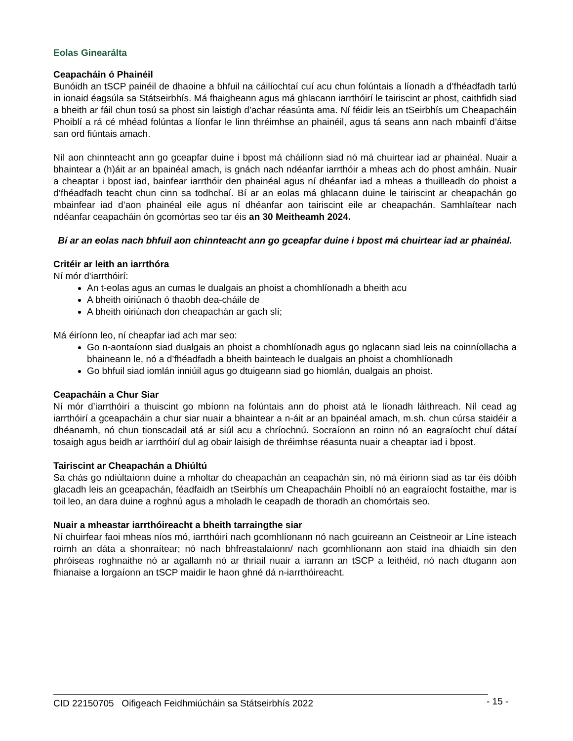Eolas Ginearálta
Ceapacháin ó Phainéil
Bunóidh an tSCP painéil de dhaoine a bhfuil na cáilíochtaí cuí acu chun folúntais a líonadh a d’fhéadfadh tarlú in ionaid éagsúla sa Státseirbhís. Má fhaigheann agus má ghlacann iarrthóirí le tairiscint ar phost, caithfidh siad a bheith ar fáil chun tosú sa phost sin laistigh d’achar réasúnta ama. Ní féidir leis an tSeirbhís um Cheapacháin Phoiblí a rá cé mhéad folúntas a líonfar le linn thréimhse an phainéil, agus tá seans ann nach mbainfí d’áitse san ord fiúntais amach.
Níl aon chinnteacht ann go gceapfar duine i bpost má cháilíonn siad nó má chuirtear iad ar phainéal. Nuair a bhaintear a (h)áit ar an bpainéal amach, is gnách nach ndéanfar iarrthóir a mheas ach do phost amháin. Nuair a cheaptar i bpost iad, bainfear iarrthóir den phainéal agus ní dhéanfar iad a mheas a thuilleadh do phoist a d’fhéadfadh teacht chun cinn sa todhchaí. Bí ar an eolas má ghlacann duine le tairiscint ar cheapachán go mbainfear iad d’aon phainéal eile agus ní dhéanfar aon tairiscint eile ar cheapachán. Samhlaítear nach ndéanfar ceapacháin ón gcomórtas seo tar éis an 30 Meitheamh 2024.
Bí ar an eolas nach bhfuil aon chinnteacht ann go gceapfar duine i bpost má chuirtear iad ar phainéal.
Critéir ar leith an iarrthóra
Ní mór d'iarrthóirí:
An t-eolas agus an cumas le dualgais an phoist a chomhlíonadh a bheith acu
A bheith oiriúnach ó thaobh dea-cháile de
A bheith oiriúnach don cheapachán ar gach slí;
Má éiríonn leo, ní cheapfar iad ach mar seo:
Go n-aontaíonn siad dualgais an phoist a chomhlíonadh agus go nglacann siad leis na coinníollacha a bhaineann le, nó a d’fhéadfadh a bheith bainteach le dualgais an phoist a chomhlíonadh
Go bhfuil siad iomlán inniúil agus go dtuigeann siad go hiomlán, dualgais an phoist.
Ceapacháin a Chur Siar
Ní mór d’iarrthóirí a thuiscint go mbíonn na folúntais ann do phoist atá le líonadh láithreach. Níl cead ag iarrthóirí a gceapacháin a chur siar nuair a bhaintear a n-áit ar an bpainéal amach, m.sh. chun cúrsa staidéir a dhéanamh, nó chun tionscadail atá ar siúl acu a chríochnú. Socraíonn an roinn nó an eagraíocht chuí dátaí tosaigh agus beidh ar iarrthóirí dul ag obair laisigh de thréimhse réasunta nuair a cheaptar iad i bpost.
Tairiscint ar Cheapachán a Dhiúltú
Sa chás go ndiúltaíonn duine a mholtar do cheapachán an ceapachán sin, nó má éiríonn siad as tar éis dóibh glacadh leis an gceapachán, féadfaidh an tSeirbhís um Cheapacháin Phoiblí nó an eagraíocht fostaithe, mar is toil leo, an dara duine a roghnú agus a mholadh le ceapadh de thoradh an chomórtais seo.
Nuair a mheastar iarrthóireacht a bheith tarraingthe siar
Ní chuirfear faoi mheas níos mó, iarrthóirí nach gcomhlíonann nó nach gcuireann an Ceistneoir ar Líne isteach roimh an dáta a shonraítear; nó nach bhfreastalaíonn/ nach gcomhlíonann aon staid ina dhiaidh sin den phróiseas roghnaithe nó ar agallamh nó ar thriail nuair a iarrann an tSCP a leithéid, nó nach dtugann aon fhianaise a lorgaíonn an tSCP maidir le haon ghné dá n-iarrthóireacht.
CID 22150705 Oifigeach Feidhmiúcháin sa Státseirbhís 2022 - 15 -